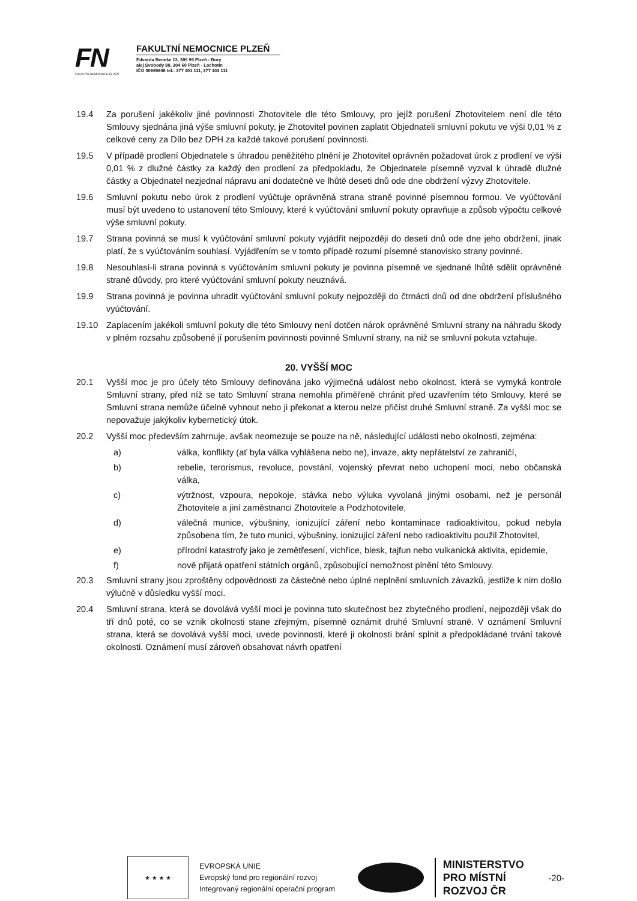FN
FAKULTNÍ NEMOCNICE PLZEŇ
FAKULTNÍ NEMOCNICE PLZEŇ
Edvarda Beneše 13, 305 99 Plzeň - Bory
alej Svobody 80, 304 60 Plzeň - Lochotín
IČO 00669806 tel.: 377 401 111, 377 103 111
19.4 Za porušení jakékoliv jiné povinnosti Zhotovitele dle této Smlouvy, pro jejíž porušení Zhotovitelem není dle této Smlouvy sjednána jiná výše smluvní pokuty, je Zhotovitel povinen zaplatit Objednateli smluvní pokutu ve výši 0,01 % z celkové ceny za Dílo bez DPH za každé takové porušení povinnosti.
19.5 V případě prodlení Objednatele s úhradou peněžitého plnění je Zhotovitel oprávněn požadovat úrok z prodlení ve výši 0,01 % z dlužné částky za každý den prodlení za předpokladu, že Objednatele písemně vyzval k úhradě dlužné částky a Objednatel nezjednal nápravu ani dodatečně ve lhůtě deseti dnů ode dne obdržení výzvy Zhotovitele.
19.6 Smluvní pokutu nebo úrok z prodlení vyúčtuje oprávněná strana straně povinné písemnou formou. Ve vyúčtování musí být uvedeno to ustanovení této Smlouvy, které k vyúčtování smluvní pokuty opravňuje a způsob výpočtu celkové výše smluvní pokuty.
19.7 Strana povinná se musí k vyúčtování smluvní pokuty vyjádřit nejpozději do deseti dnů ode dne jeho obdržení, jinak platí, že s vyúčtováním souhlasí. Vyjádřením se v tomto případě rozumí písemné stanovisko strany povinné.
19.8 Nesouhlasí-li strana povinná s vyúčtováním smluvní pokuty je povinna písemně ve sjednané lhůtě sdělit oprávněné straně důvody, pro které vyúčtování smluvní pokuty neuznává.
19.9 Strana povinná je povinna uhradit vyúčtování smluvní pokuty nejpozději do čtrnácti dnů od dne obdržení příslušného vyúčtování.
19.10 Zaplacením jakékoli smluvní pokuty dle této Smlouvy není dotčen nárok oprávněné Smluvní strany na náhradu škody v plném rozsahu způsobené jí porušením povinnosti povinné Smluvní strany, na niž se smluvní pokuta vztahuje.
20. VYŠŠÍ MOC
20.1 Vyšší moc je pro účely této Smlouvy definována jako výjimečná událost nebo okolnost, která se vymyká kontrole Smluvní strany, před níž se tato Smluvní strana nemohla přiměřeně chránit před uzavřením této Smlouvy, které se Smluvní strana nemůže účelně vyhnout nebo ji překonat a kterou nelze přičíst druhé Smluvní straně. Za vyšší moc se nepovažuje jakýkoliv kybernetický útok.
20.2 Vyšší moc především zahrnuje, avšak neomezuje se pouze na ně, následující události nebo okolnosti, zejména:
a) válka, konflikty (ať byla válka vyhlášena nebo ne), invaze, akty nepřátelství ze zahraničí,
b) rebelie, terorismus, revoluce, povstání, vojenský převrat nebo uchopení moci, nebo občanská válka,
c) výtržnost, vzpoura, nepokoje, stávka nebo výluka vyvolaná jinými osobami, než je personál Zhotovitele a jiní zaměstnanci Zhotovitele a Podzhotovitele,
d) válečná munice, výbušniny, ionizující záření nebo kontaminace radioaktivitou, pokud nebyla způsobena tím, že tuto munici, výbušniny, ionizující záření nebo radioaktivitu použil Zhotovitel,
e) přírodní katastrofy jako je zemětřesení, vichřice, blesk, tajfun nebo vulkanická aktivita, epidemie,
f) nově přijatá opatření státních orgánů, způsobující nemožnost plnění této Smlouvy.
20.3 Smluvní strany jsou zproštěny odpovědnosti za částečné nebo úplné neplnění smluvních závazků, jestliže k nim došlo výlučně v důsledku vyšší moci.
20.4 Smluvní strana, která se dovolává vyšší moci je povinna tuto skutečnost bez zbytečného prodlení, nejpozději však do tří dnů poté, co se vznik okolnosti stane zřejmým, písemně oznámit druhé Smluvní straně. V oznámení Smluvní strana, která se dovolává vyšší moci, uvede povinnosti, které ji okolnosti brání splnit a předpokládané trvání takové okolnosti. Oznámení musí zároveň obsahovat návrh opatření
★ ★ ★ ★
EVROPSKÁ UNIE
Evropský fond pro regionální rozvoj
Integrovaný regionální operační program
MINISTERSTVO
PRO MÍSTNÍ
ROZVOJ ČR
-20-